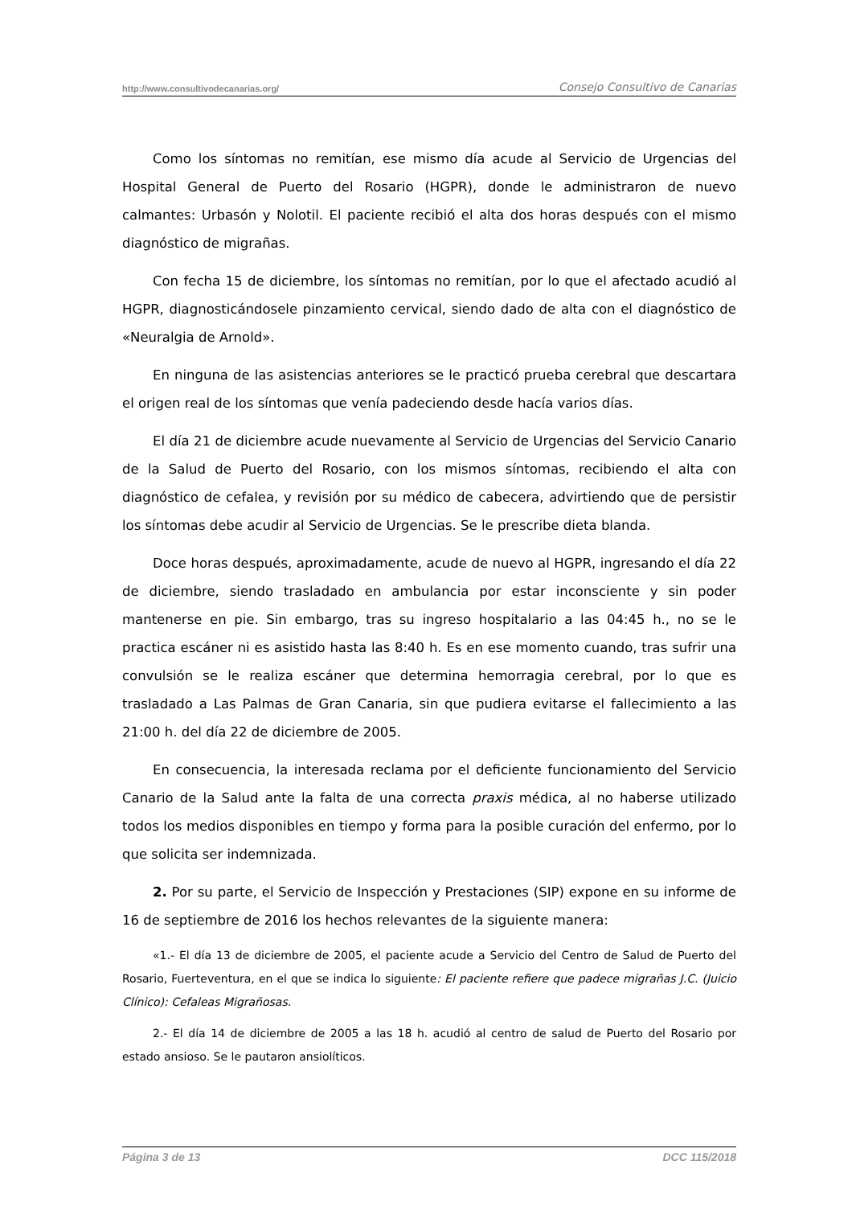http://www.consultivodecanarias.org/ Consejo Consultivo de Canarias
Como los síntomas no remitían, ese mismo día acude al Servicio de Urgencias del Hospital General de Puerto del Rosario (HGPR), donde le administraron de nuevo calmantes: Urbasón y Nolotil. El paciente recibió el alta dos horas después con el mismo diagnóstico de migrañas.
Con fecha 15 de diciembre, los síntomas no remitían, por lo que el afectado acudió al HGPR, diagnosticándosele pinzamiento cervical, siendo dado de alta con el diagnóstico de «Neuralgia de Arnold».
En ninguna de las asistencias anteriores se le practicó prueba cerebral que descartara el origen real de los síntomas que venía padeciendo desde hacía varios días.
El día 21 de diciembre acude nuevamente al Servicio de Urgencias del Servicio Canario de la Salud de Puerto del Rosario, con los mismos síntomas, recibiendo el alta con diagnóstico de cefalea, y revisión por su médico de cabecera, advirtiendo que de persistir los síntomas debe acudir al Servicio de Urgencias. Se le prescribe dieta blanda.
Doce horas después, aproximadamente, acude de nuevo al HGPR, ingresando el día 22 de diciembre, siendo trasladado en ambulancia por estar inconsciente y sin poder mantenerse en pie. Sin embargo, tras su ingreso hospitalario a las 04:45 h., no se le practica escáner ni es asistido hasta las 8:40 h. Es en ese momento cuando, tras sufrir una convulsión se le realiza escáner que determina hemorragia cerebral, por lo que es trasladado a Las Palmas de Gran Canaria, sin que pudiera evitarse el fallecimiento a las 21:00 h. del día 22 de diciembre de 2005.
En consecuencia, la interesada reclama por el deficiente funcionamiento del Servicio Canario de la Salud ante la falta de una correcta praxis médica, al no haberse utilizado todos los medios disponibles en tiempo y forma para la posible curación del enfermo, por lo que solicita ser indemnizada.
2. Por su parte, el Servicio de Inspección y Prestaciones (SIP) expone en su informe de 16 de septiembre de 2016 los hechos relevantes de la siguiente manera:
«1.- El día 13 de diciembre de 2005, el paciente acude a Servicio del Centro de Salud de Puerto del Rosario, Fuerteventura, en el que se indica lo siguiente: El paciente refiere que padece migrañas J.C. (Juicio Clínico): Cefaleas Migrañosas.
2.- El día 14 de diciembre de 2005 a las 18 h. acudió al centro de salud de Puerto del Rosario por estado ansioso. Se le pautaron ansiolíticos.
Página 3 de 13 DCC 115/2018